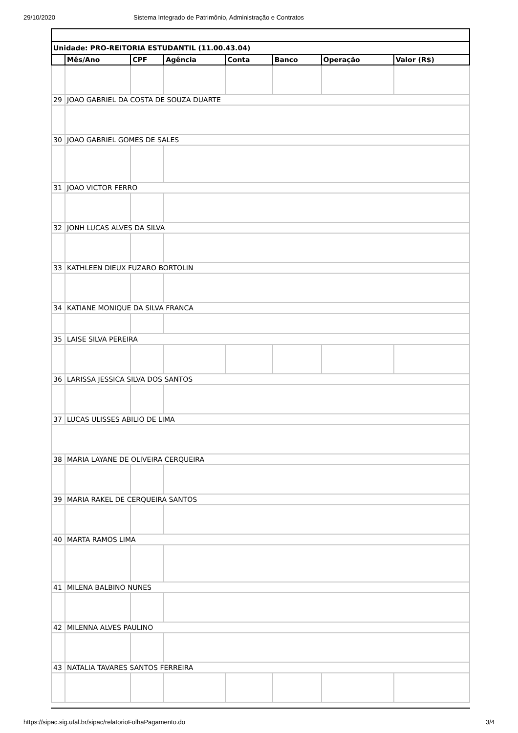29/10/2020 Sistema Integrado de Patrimônio, Administração e Contratos
| Unidade: PRO-REITORIA ESTUDANTIL (11.00.43.04) | | | | | | | |
| | Mês/Ano | CPF | Agência | Conta | Banco | Operação | Valor (R$) |
| 29 | JOAO GABRIEL DA COSTA DE SOUZA DUARTE | | | | | | |
| 30 | JOAO GABRIEL GOMES DE SALES | | | | | | |
| 31 | JOAO VICTOR FERRO | | | | | | |
| 32 | JONH LUCAS ALVES DA SILVA | | | | | | |
| 33 | KATHLEEN DIEUX FUZARO BORTOLIN | | | | | | |
| 34 | KATIANE MONIQUE DA SILVA FRANCA | | | | | | |
| 35 | LAISE SILVA PEREIRA | | | | | | |
| 36 | LARISSA JESSICA SILVA DOS SANTOS | | | | | | |
| 37 | LUCAS ULISSES ABILIO DE LIMA | | | | | | |
| 38 | MARIA LAYANE DE OLIVEIRA CERQUEIRA | | | | | | |
| 39 | MARIA RAKEL DE CERQUEIRA SANTOS | | | | | | |
| 40 | MARTA RAMOS LIMA | | | | | | |
| 41 | MILENA BALBINO NUNES | | | | | | |
| 42 | MILENNA ALVES PAULINO | | | | | | |
| 43 | NATALIA TAVARES SANTOS FERREIRA | | | | | | |
https://sipac.sig.ufal.br/sipac/relatorioFolhaPagamento.do 3/4